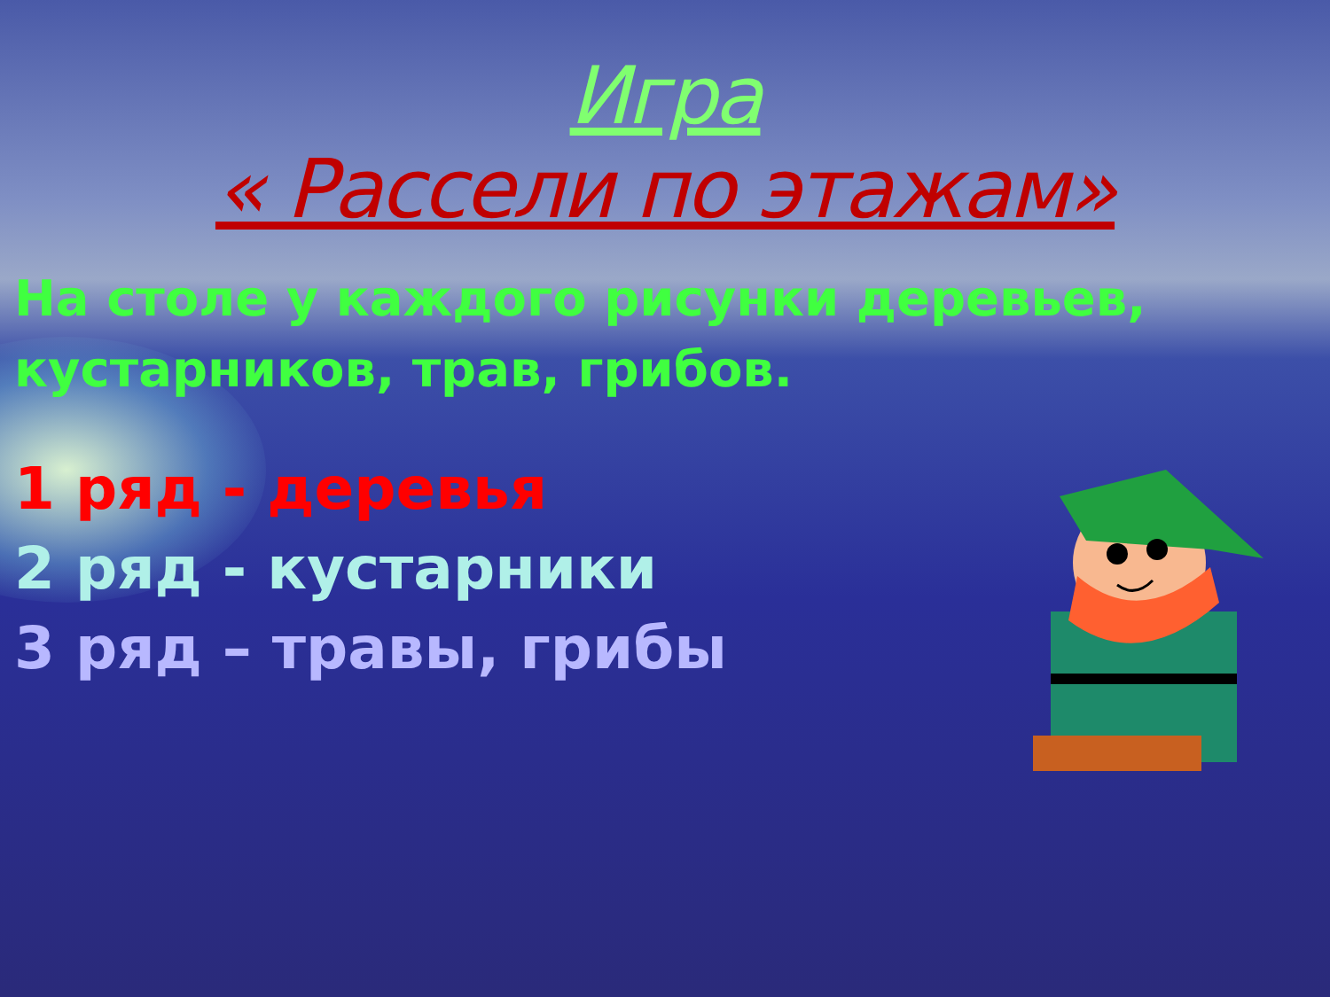Игра
« Рассели по этажам»
На столе у каждого рисунки деревьев, кустарников, трав, грибов.
1 ряд - деревья
2 ряд - кустарники
3 ряд – травы, грибы